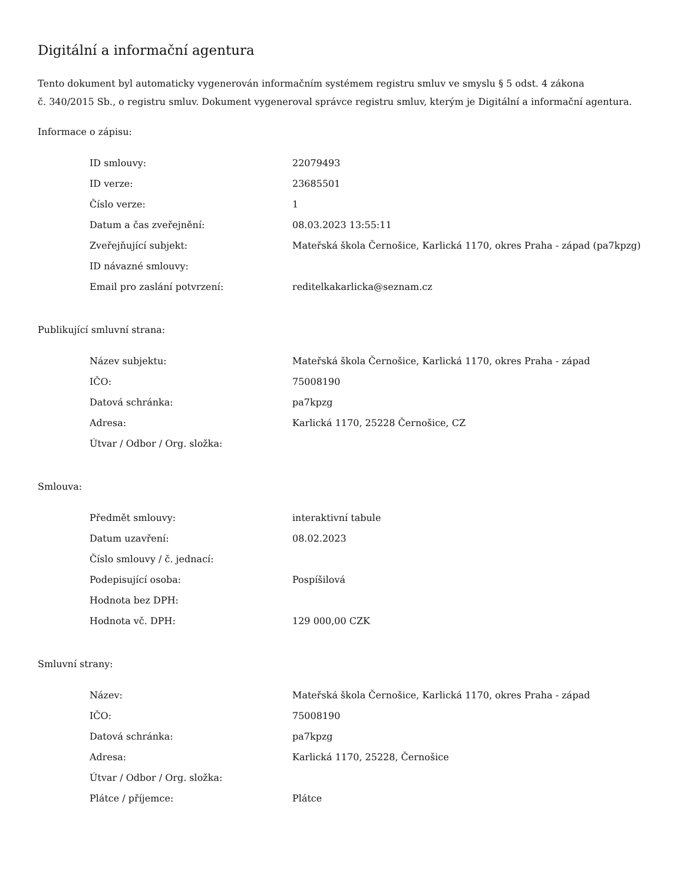Digitální a informační agentura
Tento dokument byl automaticky vygenerován informačním systémem registru smluv ve smyslu § 5 odst. 4 zákona
č. 340/2015 Sb., o registru smluv. Dokument vygeneroval správce registru smluv, kterým je Digitální a informační agentura.
Informace o zápisu:
| ID smlouvy: | 22079493 |
| ID verze: | 23685501 |
| Číslo verze: | 1 |
| Datum a čas zveřejnění: | 08.03.2023 13:55:11 |
| Zveřejňující subjekt: | Mateřská škola Černošice, Karlická 1170, okres Praha - západ (pa7kpzg) |
| ID návazné smlouvy: | |
| Email pro zaslání potvrzení: | reditelkakarlicka@seznam.cz |
Publikující smluvní strana:
| Název subjektu: | Mateřská škola Černošice, Karlická 1170, okres Praha - západ |
| IČO: | 75008190 |
| Datová schránka: | pa7kpzg |
| Adresa: | Karlická 1170, 25228 Černošice, CZ |
| Útvar / Odbor / Org. složka: | |
Smlouva:
| Předmět smlouvy: | interaktivní tabule |
| Datum uzavření: | 08.02.2023 |
| Číslo smlouvy / č. jednací: | |
| Podepisující osoba: | Pospíšilová |
| Hodnota bez DPH: | |
| Hodnota vč. DPH: | 129 000,00 CZK |
Smluvní strany:
| Název: | Mateřská škola Černošice, Karlická 1170, okres Praha - západ |
| IČO: | 75008190 |
| Datová schránka: | pa7kpzg |
| Adresa: | Karlická 1170, 25228, Černošice |
| Útvar / Odbor / Org. složka: | |
| Plátce / příjemce: | Plátce |